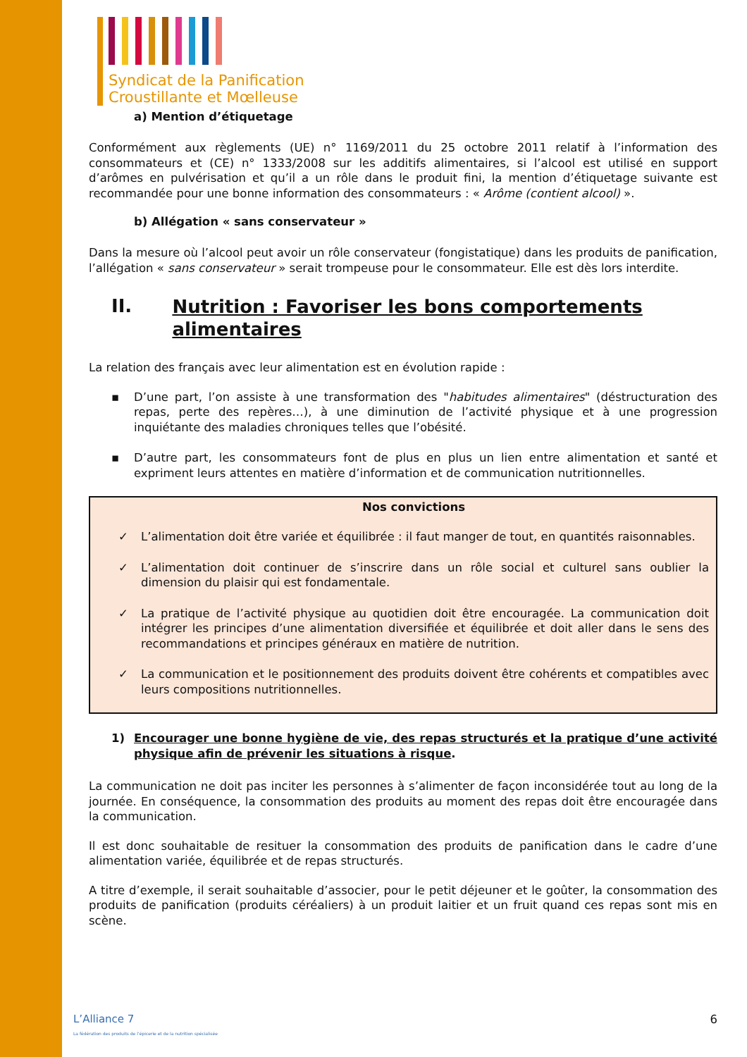Syndicat de la Panification
Croustillante et Mœlleuse
a) Mention d’étiquetage
Conformément aux règlements (UE) n° 1169/2011 du 25 octobre 2011 relatif à l’information des consommateurs et (CE) n° 1333/2008 sur les additifs alimentaires, si l’alcool est utilisé en support d’arômes en pulvérisation et qu’il a un rôle dans le produit fini, la mention d’étiquetage suivante est recommandée pour une bonne information des consommateurs : « Arôme (contient alcool) ».
b) Allégation « sans conservateur »
Dans la mesure où l’alcool peut avoir un rôle conservateur (fongistatique) dans les produits de panification, l’allégation « sans conservateur » serait trompeuse pour le consommateur. Elle est dès lors interdite.
II. Nutrition : Favoriser les bons comportements alimentaires
La relation des français avec leur alimentation est en évolution rapide :
▪ D’une part, l’on assiste à une transformation des "habitudes alimentaires" (déstructuration des repas, perte des repères…), à une diminution de l’activité physique et à une progression inquiétante des maladies chroniques telles que l’obésité.
▪ D’autre part, les consommateurs font de plus en plus un lien entre alimentation et santé et expriment leurs attentes en matière d’information et de communication nutritionnelles.
Nos convictions
✓ L’alimentation doit être variée et équilibrée : il faut manger de tout, en quantités raisonnables.
✓ L’alimentation doit continuer de s’inscrire dans un rôle social et culturel sans oublier la dimension du plaisir qui est fondamentale.
✓ La pratique de l’activité physique au quotidien doit être encouragée. La communication doit intégrer les principes d’une alimentation diversifiée et équilibrée et doit aller dans le sens des recommandations et principes généraux en matière de nutrition.
✓ La communication et le positionnement des produits doivent être cohérents et compatibles avec leurs compositions nutritionnelles.
1) Encourager une bonne hygiène de vie, des repas structurés et la pratique d’une activité physique afin de prévenir les situations à risque.
La communication ne doit pas inciter les personnes à s’alimenter de façon inconsidérée tout au long de la journée. En conséquence, la consommation des produits au moment des repas doit être encouragée dans la communication.
Il est donc souhaitable de resituer la consommation des produits de panification dans le cadre d’une alimentation variée, équilibrée et de repas structurés.
A titre d’exemple, il serait souhaitable d’associer, pour le petit déjeuner et le goûter, la consommation des produits de panification (produits céréaliers) à un produit laitier et un fruit quand ces repas sont mis en scène.
L’Alliance 7
La fédération des produits de l’épicerie et de la nutrition spécialisée
6